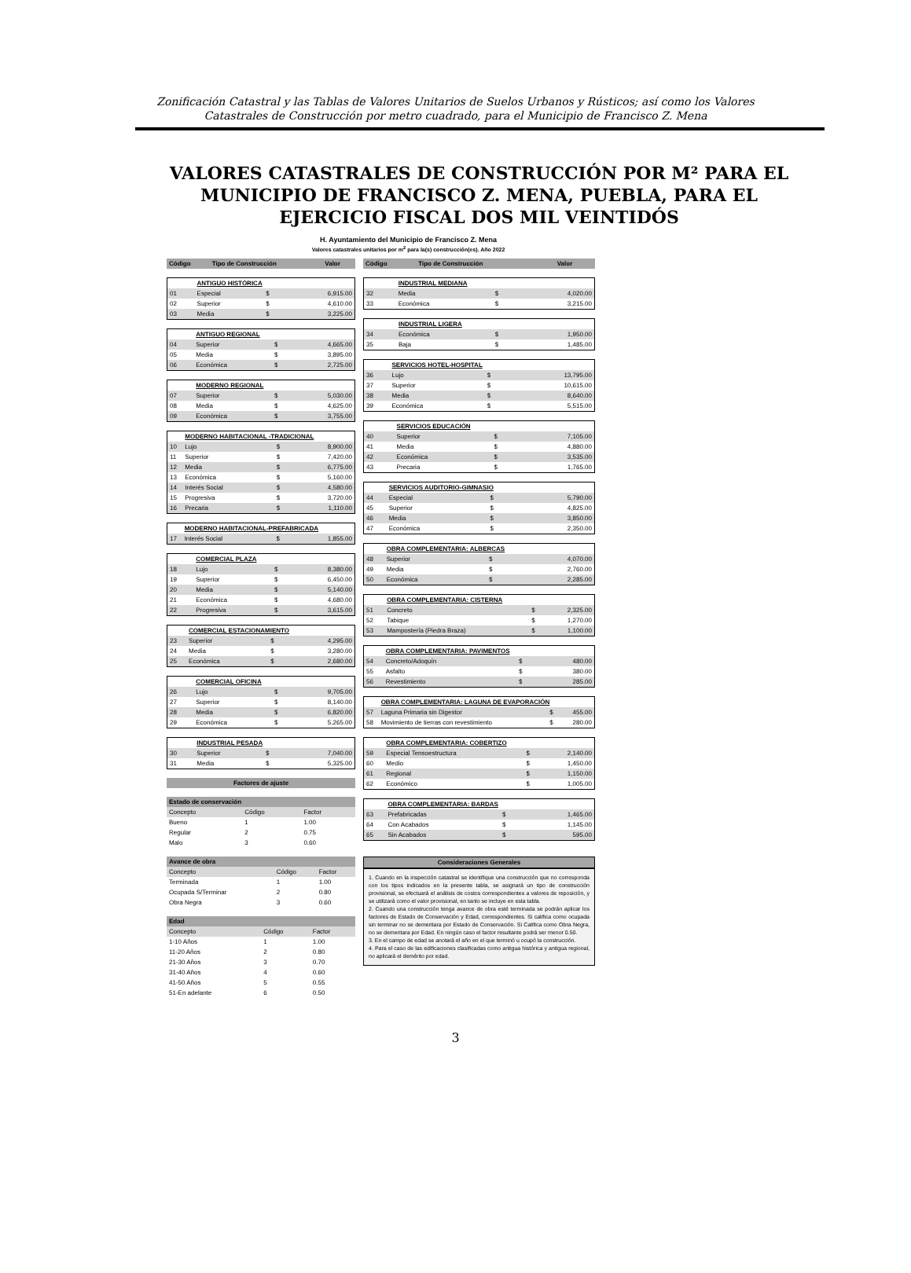Zonificación Catastral y las Tablas de Valores Unitarios de Suelos Urbanos y Rústicos; así como los Valores
Catastrales de Construcción por metro cuadrado, para el Municipio de Francisco Z. Mena
VALORES CATASTRALES DE CONSTRUCCIÓN POR M² PARA EL MUNICIPIO DE FRANCISCO Z. MENA, PUEBLA, PARA EL EJERCICIO FISCAL DOS MIL VEINTIDÓS
H. Ayuntamiento del Municipio de Francisco Z. Mena
Valores catastrales unitarios por m<sup>2</sup> para la(s) construcción(es). Año 2022
| Código | Tipo de Construcción | Valor |
| --- | --- | --- |
| | ANTIGUO HISTÓRICA | | |
| 01 | Especial | $ | 6,915.00 |
| 02 | Superior | $ | 4,610.00 |
| 03 | Media | $ | 3,225.00 |
| | ANTIGUO REGIONAL | | |
| 04 | Superior | $ | 4,665.00 |
| 05 | Media | $ | 3,895.00 |
| 06 | Económica | $ | 2,725.00 |
| | MODERNO REGIONAL | | |
| 07 | Superior | $ | 5,030.00 |
| 08 | Media | $ | 4,625.00 |
| 09 | Económica | $ | 3,755.00 |
| | MODERNO HABITACIONAL -TRADICIONAL | | |
| 10 | Lujo | $ | 8,900.00 |
| 11 | Superior | $ | 7,420.00 |
| 12 | Media | $ | 6,775.00 |
| 13 | Económica | $ | 5,160.00 |
| 14 | Interés Social | $ | 4,580.00 |
| 15 | Progresiva | $ | 3,720.00 |
| 16 | Precaria | $ | 1,110.00 |
| | MODERNO HABITACIONAL-PREFABRICADA | | |
| 17 | Interés Social | $ | 1,855.00 |
| | COMERCIAL PLAZA | | |
| 18 | Lujo | $ | 8,380.00 |
| 19 | Superior | $ | 6,450.00 |
| 20 | Media | $ | 5,140.00 |
| 21 | Económica | $ | 4,680.00 |
| 22 | Progresiva | $ | 3,615.00 |
| | COMERCIAL ESTACIONAMIENTO | | |
| 23 | Superior | $ | 4,295.00 |
| 24 | Media | $ | 3,280.00 |
| 25 | Económica | $ | 2,680.00 |
| | COMERCIAL OFICINA | | |
| 26 | Lujo | $ | 9,705.00 |
| 27 | Superior | $ | 8,140.00 |
| 28 | Media | $ | 6,820.00 |
| 29 | Económica | $ | 5,265.00 |
| | INDUSTRIAL PESADA | | |
| 30 | Superior | $ | 7,040.00 |
| 31 | Media | $ | 5,325.00 |
| Factores de ajuste |
| --- |
| Estado de conservación | | |
| --- | --- | --- |
| Concepto | Código | Factor |
| Bueno | 1 | 1.00 |
| Regular | 2 | 0.75 |
| Malo | 3 | 0.60 |
| Avance de obra | | |
| --- | --- | --- |
| Concepto | Código | Factor |
| Terminada | 1 | 1.00 |
| Ocupada S/Terminar | 2 | 0.80 |
| Obra Negra | 3 | 0.60 |
| Edad | | |
| --- | --- | --- |
| Concepto | Código | Factor |
| 1-10 Años | 1 | 1.00 |
| 11-20 Años | 2 | 0.80 |
| 21-30 Años | 3 | 0.70 |
| 31-40 Años | 4 | 0.60 |
| 41-50 Años | 5 | 0.55 |
| 51-En adelante | 6 | 0.50 |
| Código | Tipo de Construcción | Valor |
| --- | --- | --- |
| | INDUSTRIAL MEDIANA | | |
| 32 | Media | $ | 4,020.00 |
| 33 | Económica | $ | 3,215.00 |
| | INDUSTRIAL LIGERA | | |
| 34 | Económica | $ | 1,950.00 |
| 35 | Baja | $ | 1,485.00 |
| | SERVICIOS HOTEL-HOSPITAL | | |
| 36 | Lujo | $ | 13,795.00 |
| 37 | Superior | $ | 10,615.00 |
| 38 | Media | $ | 8,640.00 |
| 39 | Económica | $ | 5,515.00 |
| | SERVICIOS EDUCACIÓN | | |
| 40 | Superior | $ | 7,105.00 |
| 41 | Media | $ | 4,880.00 |
| 42 | Económica | $ | 3,535.00 |
| 43 | Precaria | $ | 1,765.00 |
| | SERVICIOS AUDITORIO-GIMNASIO | | |
| 44 | Especial | $ | 5,790.00 |
| 45 | Superior | $ | 4,825.00 |
| 46 | Media | $ | 3,850.00 |
| 47 | Económica | $ | 2,350.00 |
| | OBRA COMPLEMENTARIA: ALBERCAS | | |
| 48 | Superior | $ | 4,070.00 |
| 49 | Media | $ | 2,760.00 |
| 50 | Económica | $ | 2,285.00 |
| | OBRA COMPLEMENTARIA: CISTERNA | | |
| 51 | Concreto | $ | 2,325.00 |
| 52 | Tabique | $ | 1,270.00 |
| 53 | Mampostería (Piedra Braza) | $ | 1,100.00 |
| | OBRA COMPLEMENTARIA: PAVIMENTOS | | |
| 54 | Concreto/Adoquín | $ | 480.00 |
| 55 | Asfalto | $ | 380.00 |
| 56 | Revestimiento | $ | 285.00 |
| | OBRA COMPLEMENTARIA: LAGUNA DE EVAPORACIÓN | | |
| 57 | Laguna Primaria sin Digestor | $ | 455.00 |
| 58 | Movimiento de tierras con revestimiento | $ | 280.00 |
| | OBRA COMPLEMENTARIA: COBERTIZO | | |
| 59 | Especial Tensoestructura | $ | 2,140.00 |
| 60 | Medio | $ | 1,450.00 |
| 61 | Regional | $ | 1,150.00 |
| 62 | Económico | $ | 1,005.00 |
| | OBRA COMPLEMENTARIA: BARDAS | | |
| 63 | Prefabricadas | $ | 1,465.00 |
| 64 | Con Acabados | $ | 1,145.00 |
| 65 | Sin Acabados | $ | 595.00 |
| Consideraciones Generales |
| --- |
1. Cuando en la inspección catastral se identifique una construcción que no corresponda con los tipos indicados en la presente tabla, se asignará un tipo de construcción provisional, se efectuará el análisis de costos correspondientes a valores de reposición, y se utilizará como el valor provisional, en tanto se incluye en esta tabla.
2. Cuando una construcción tenga avance de obra esté terminada se podrán aplicar los factores de Estado de Conservación y Edad, correspondientes. Si califica como ocupada sin terminar no se demeritara por Estado de Conservación. Si Califica como Obra Negra, no se demeritara por Edad. En ningún caso el factor resultante podrá ser menor 0.50.
3. En el campo de edad se anotará el año en el que terminó u ocupó la construcción.
4. Para el caso de las edificaciones clasificadas como antigua histórica y antigua regional, no aplicará el demérito por edad.
3